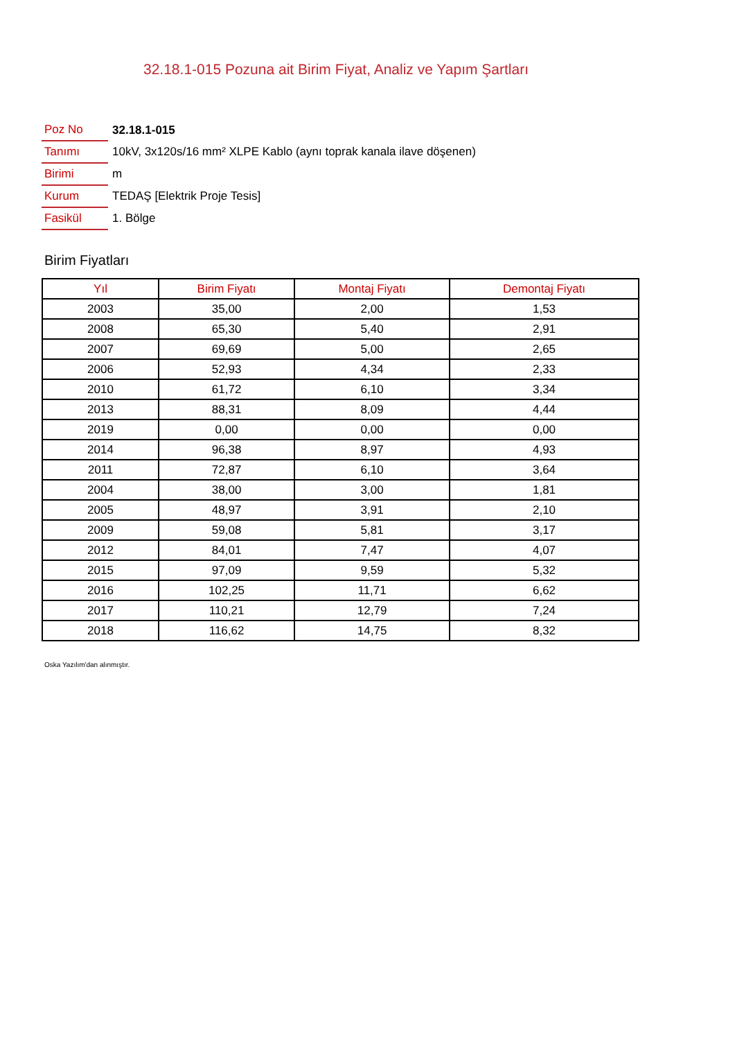32.18.1-015 Pozuna ait Birim Fiyat, Analiz ve Yapım Şartları
| Poz No | 32.18.1-015 |
| Tanımı | 10kV, 3x120s/16 mm² XLPE Kablo (aynı toprak kanala ilave döşenen) |
| Birimi | m |
| Kurum | TEDAŞ [Elektrik Proje Tesis] |
| Fasikül | 1. Bölge |
Birim Fiyatları
| Yıl | Birim Fiyatı | Montaj Fiyatı | Demontaj Fiyatı |
| --- | --- | --- | --- |
| 2003 | 35,00 | 2,00 | 1,53 |
| 2008 | 65,30 | 5,40 | 2,91 |
| 2007 | 69,69 | 5,00 | 2,65 |
| 2006 | 52,93 | 4,34 | 2,33 |
| 2010 | 61,72 | 6,10 | 3,34 |
| 2013 | 88,31 | 8,09 | 4,44 |
| 2019 | 0,00 | 0,00 | 0,00 |
| 2014 | 96,38 | 8,97 | 4,93 |
| 2011 | 72,87 | 6,10 | 3,64 |
| 2004 | 38,00 | 3,00 | 1,81 |
| 2005 | 48,97 | 3,91 | 2,10 |
| 2009 | 59,08 | 5,81 | 3,17 |
| 2012 | 84,01 | 7,47 | 4,07 |
| 2015 | 97,09 | 9,59 | 5,32 |
| 2016 | 102,25 | 11,71 | 6,62 |
| 2017 | 110,21 | 12,79 | 7,24 |
| 2018 | 116,62 | 14,75 | 8,32 |
Oska Yazılım'dan alınmıştır.